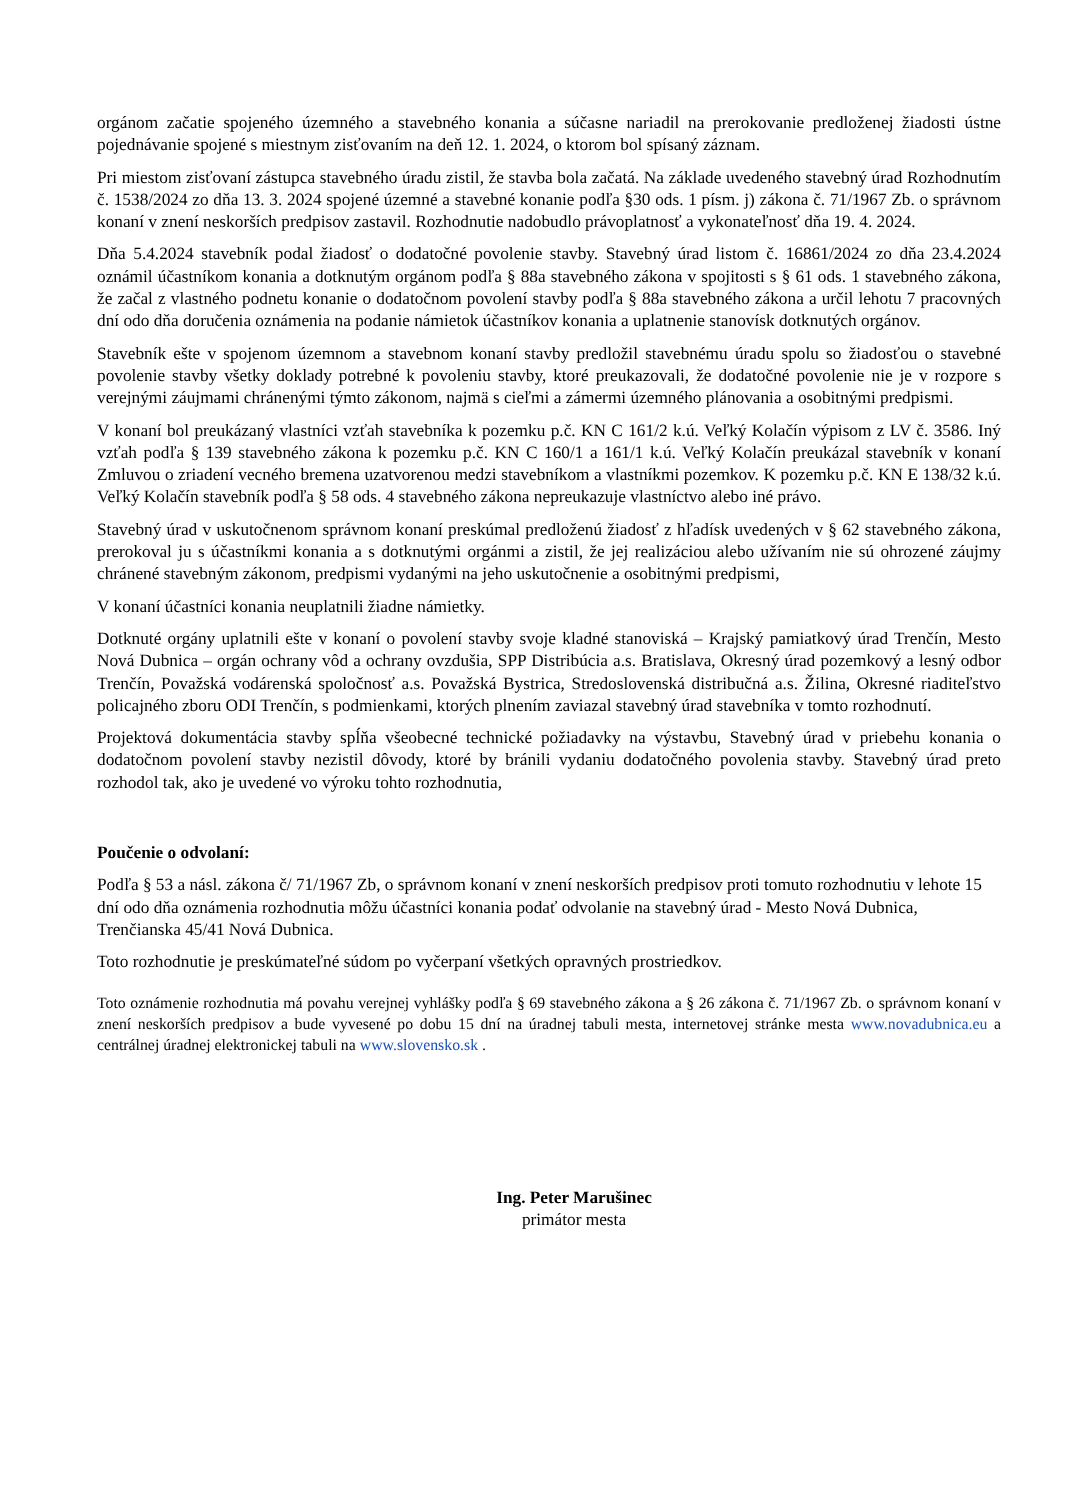orgánom začatie spojeného územného a stavebného konania a súčasne nariadil na prerokovanie predloženej žiadosti ústne pojednávanie spojené s miestnym zisťovaním na deň 12. 1. 2024, o ktorom bol spísaný záznam.
Pri miestom zisťovaní zástupca stavebného úradu zistil, že stavba bola začatá. Na základe uvedeného stavebný úrad Rozhodnutím č. 1538/2024 zo dňa 13. 3. 2024 spojené územné a stavebné konanie podľa §30 ods. 1 písm. j) zákona č. 71/1967 Zb. o správnom konaní v znení neskorších predpisov zastavil. Rozhodnutie nadobudlo právoplatnosť a vykonateľnosť dňa 19. 4. 2024.
Dňa 5.4.2024 stavebník podal žiadosť o dodatočné povolenie stavby. Stavebný úrad listom č. 16861/2024 zo dňa 23.4.2024 oznámil účastníkom konania a dotknutým orgánom podľa § 88a stavebného zákona v spojitosti s § 61 ods. 1 stavebného zákona, že začal z vlastného podnetu konanie o dodatočnom povolení stavby podľa § 88a stavebného zákona a určil lehotu 7 pracovných dní odo dňa doručenia oznámenia na podanie námietok účastníkov konania a uplatnenie stanovísk dotknutých orgánov.
Stavebník ešte v spojenom územnom a stavebnom konaní stavby predložil stavebnému úradu spolu so žiadosťou o stavebné povolenie stavby všetky doklady potrebné k povoleniu stavby, ktoré preukazovali, že dodatočné povolenie nie je v rozpore s verejnými záujmami chránenými týmto zákonom, najmä s cieľmi a zámermi územného plánovania a osobitnými predpismi.
V konaní bol preukázaný vlastníci vzťah stavebníka k pozemku p.č. KN C 161/2 k.ú. Veľký Kolačín výpisom z LV č. 3586. Iný vzťah podľa § 139 stavebného zákona k pozemku p.č. KN C 160/1 a 161/1 k.ú. Veľký Kolačín preukázal stavebník v konaní Zmluvou o zriadení vecného bremena uzatvorenou medzi stavebníkom a vlastníkmi pozemkov. K pozemku p.č. KN E 138/32 k.ú. Veľký Kolačín stavebník podľa § 58 ods. 4 stavebného zákona nepreukazuje vlastníctvo alebo iné právo.
Stavebný úrad v uskutočnenom správnom konaní preskúmal predloženú žiadosť z hľadísk uvedených v § 62 stavebného zákona, prerokoval ju s účastníkmi konania a s dotknutými orgánmi a zistil, že jej realizáciou alebo užívaním nie sú ohrozené záujmy chránené stavebným zákonom, predpismi vydanými na jeho uskutočnenie a osobitnými predpismi,
V konaní účastníci konania neuplatnili žiadne námietky.
Dotknuté orgány uplatnili ešte v konaní o povolení stavby svoje kladné stanoviská – Krajský pamiatkový úrad Trenčín, Mesto Nová Dubnica – orgán ochrany vôd a ochrany ovzdušia, SPP Distribúcia a.s. Bratislava, Okresný úrad pozemkový a lesný odbor Trenčín, Považská vodárenská spoločnosť a.s. Považská Bystrica, Stredoslovenská distribučná a.s. Žilina, Okresné riaditeľstvo policajného zboru ODI Trenčín, s podmienkami, ktorých plnením zaviazal stavebný úrad stavebníka v tomto rozhodnutí.
Projektová dokumentácia stavby spĺňa všeobecné technické požiadavky na výstavbu, Stavebný úrad v priebehu konania o dodatočnom povolení stavby nezistil dôvody, ktoré by bránili vydaniu dodatočného povolenia stavby. Stavebný úrad preto rozhodol tak, ako je uvedené vo výroku tohto rozhodnutia,
Poučenie o odvolaní:
Podľa § 53 a násl. zákona č/ 71/1967 Zb, o správnom konaní v znení neskorších predpisov proti tomuto rozhodnutiu v lehote 15 dní odo dňa oznámenia rozhodnutia môžu účastníci konania podať odvolanie na stavebný úrad - Mesto Nová Dubnica, Trenčianska 45/41 Nová Dubnica.
Toto rozhodnutie je preskúmateľné súdom po vyčerpaní všetkých opravných prostriedkov.
Toto oznámenie rozhodnutia má povahu verejnej vyhlášky podľa § 69 stavebného zákona a § 26 zákona č. 71/1967 Zb. o správnom konaní v znení neskorších predpisov a bude vyvesené po dobu 15 dní na úradnej tabuli mesta, internetovej stránke mesta www.novadubnica.eu a centrálnej úradnej elektronickej tabuli na www.slovensko.sk .
Ing. Peter Marušinec
primátor mesta